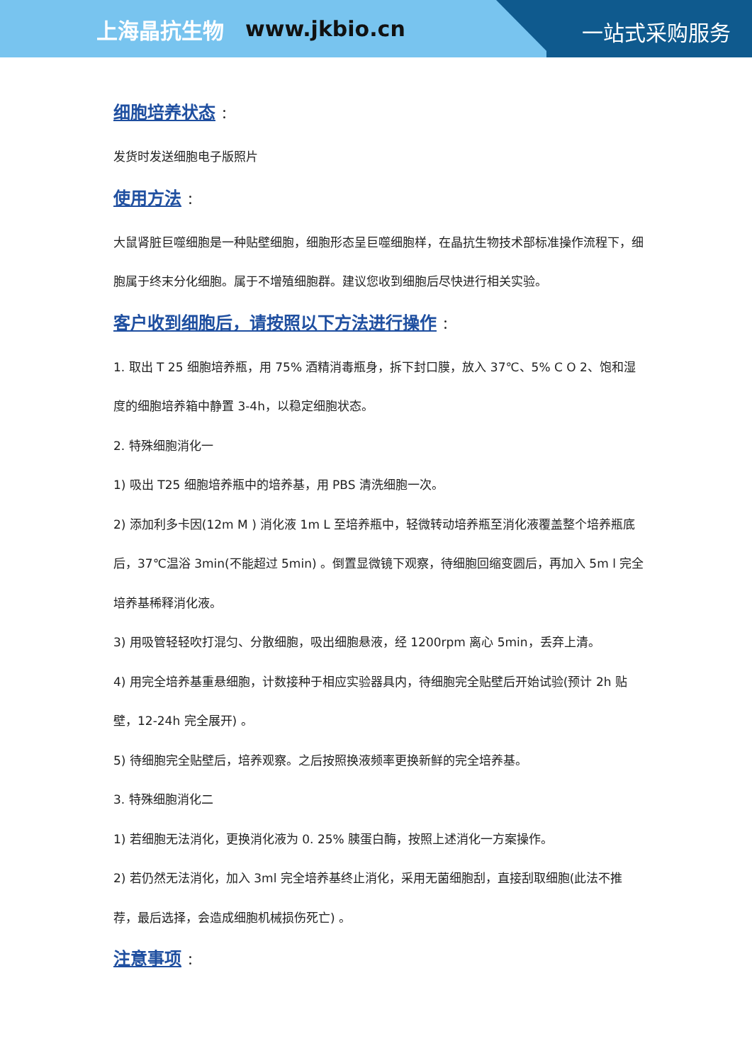上海晶抗生物 www.jkbio.cn
一站式采购服务
细胞培养状态 ：
发货时发送细胞电子版照片
使用方法 ：
大鼠肾脏巨噬细胞是一种贴壁细胞，细胞形态呈巨噬细胞样，在晶抗生物技术部标准操作流程下，细胞属于终末分化细胞。属于不增殖细胞群。建议您收到细胞后尽快进行相关实验。
客户收到细胞后，请按照以下方法进行操作 ：
1. 取出 T 25 细胞培养瓶，用 75% 酒精消毒瓶身，拆下封口膜，放入 37℃、5% C O 2、饱和湿度的细胞培养箱中静置 3-4h，以稳定细胞状态。
2. 特殊细胞消化一
1) 吸出 T25 细胞培养瓶中的培养基，用 PBS 清洗细胞一次。
2) 添加利多卡因(12m M ) 消化液 1m L 至培养瓶中，轻微转动培养瓶至消化液覆盖整个培养瓶底后，37℃温浴 3min(不能超过 5min) 。倒置显微镜下观察，待细胞回缩变圆后，再加入 5m l 完全培养基稀释消化液。
3) 用吸管轻轻吹打混匀、分散细胞，吸出细胞悬液，经 1200rpm 离心 5min，丢弃上清。
4) 用完全培养基重悬细胞，计数接种于相应实验器具内，待细胞完全贴壁后开始试验(预计 2h 贴壁，12-24h 完全展开) 。
5) 待细胞完全贴壁后，培养观察。之后按照换液频率更换新鲜的完全培养基。
3. 特殊细胞消化二
1) 若细胞无法消化，更换消化液为 0. 25% 胰蛋白酶，按照上述消化一方案操作。
2) 若仍然无法消化，加入 3ml 完全培养基终止消化，采用无菌细胞刮，直接刮取细胞(此法不推荐，最后选择，会造成细胞机械损伤死亡) 。
注意事项 ：